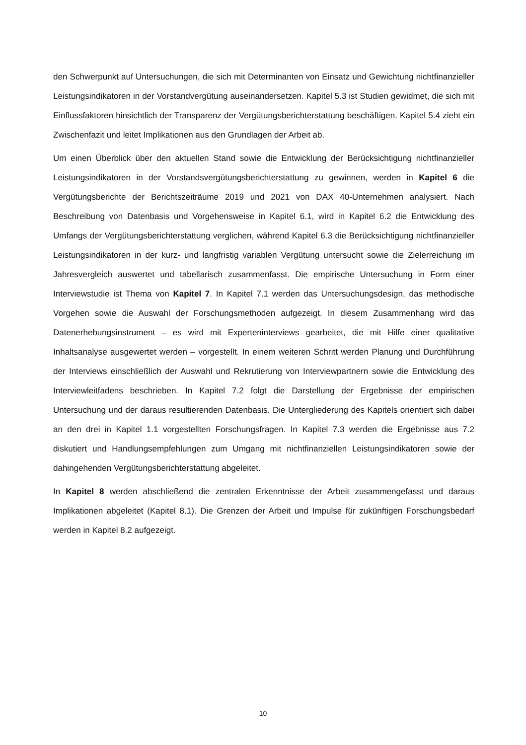den Schwerpunkt auf Untersuchungen, die sich mit Determinanten von Einsatz und Gewichtung nichtfinanzieller Leistungsindikatoren in der Vorstandvergütung auseinandersetzen. Kapitel 5.3 ist Studien gewidmet, die sich mit Einflussfaktoren hinsichtlich der Transparenz der Vergütungsberichterstattung beschäftigen. Kapitel 5.4 zieht ein Zwischenfazit und leitet Implikationen aus den Grundlagen der Arbeit ab.
Um einen Überblick über den aktuellen Stand sowie die Entwicklung der Berücksichtigung nichtfinanzieller Leistungsindikatoren in der Vorstandsvergütungsberichterstattung zu gewinnen, werden in Kapitel 6 die Vergütungsberichte der Berichtszeiträume 2019 und 2021 von DAX 40-Unternehmen analysiert. Nach Beschreibung von Datenbasis und Vorgehensweise in Kapitel 6.1, wird in Kapitel 6.2 die Entwicklung des Umfangs der Vergütungsberichterstattung verglichen, während Kapitel 6.3 die Berücksichtigung nichtfinanzieller Leistungsindikatoren in der kurz- und langfristig variablen Vergütung untersucht sowie die Zielerreichung im Jahresvergleich auswertet und tabellarisch zusammenfasst. Die empirische Untersuchung in Form einer Interviewstudie ist Thema von Kapitel 7. In Kapitel 7.1 werden das Untersuchungsdesign, das methodische Vorgehen sowie die Auswahl der Forschungsmethoden aufgezeigt. In diesem Zusammenhang wird das Datenerhebungsinstrument – es wird mit Experteninterviews gearbeitet, die mit Hilfe einer qualitative Inhaltsanalyse ausgewertet werden – vorgestellt. In einem weiteren Schritt werden Planung und Durchführung der Interviews einschließlich der Auswahl und Rekrutierung von Interviewpartnern sowie die Entwicklung des Interviewleitfadens beschrieben. In Kapitel 7.2 folgt die Darstellung der Ergebnisse der empirischen Untersuchung und der daraus resultierenden Datenbasis. Die Untergliederung des Kapitels orientiert sich dabei an den drei in Kapitel 1.1 vorgestellten Forschungsfragen. In Kapitel 7.3 werden die Ergebnisse aus 7.2 diskutiert und Handlungsempfehlungen zum Umgang mit nichtfinanziellen Leistungsindikatoren sowie der dahingehenden Vergütungsberichterstattung abgeleitet.
In Kapitel 8 werden abschließend die zentralen Erkenntnisse der Arbeit zusammengefasst und daraus Implikationen abgeleitet (Kapitel 8.1). Die Grenzen der Arbeit und Impulse für zukünftigen Forschungsbedarf werden in Kapitel 8.2 aufgezeigt.
10